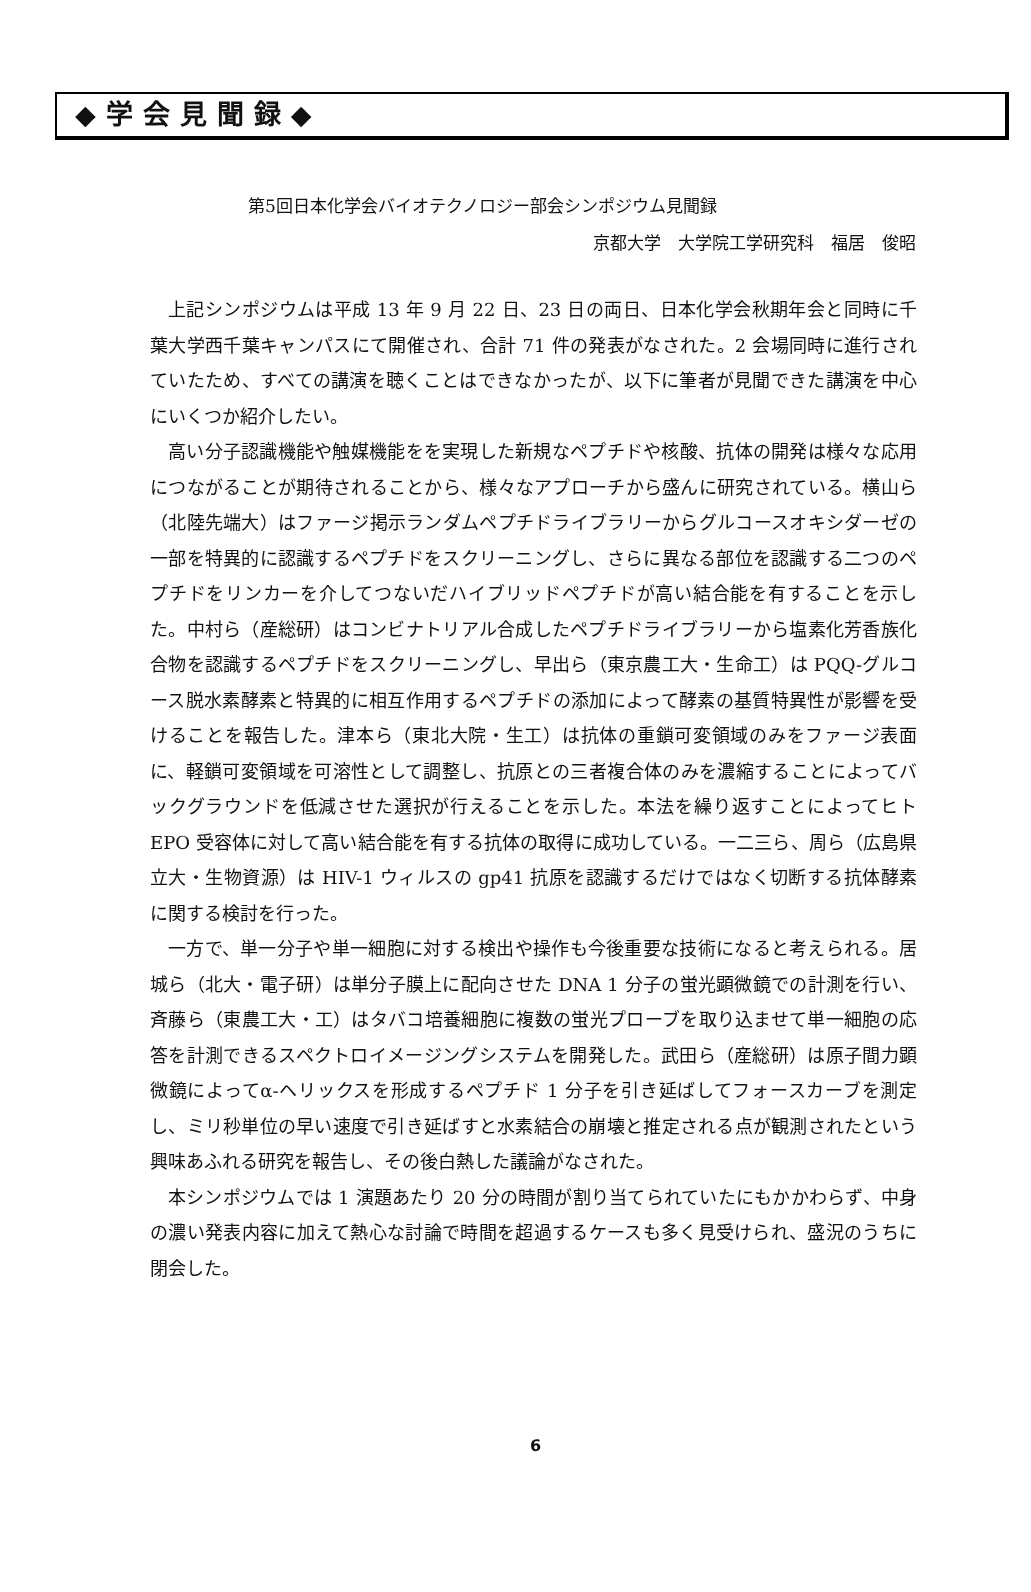◆学会見聞録◆
第5回日本化学会バイオテクノロジー部会シンポジウム見聞録
京都大学　大学院工学研究科　福居　俊昭
上記シンポジウムは平成 13 年 9 月 22 日、23 日の両日、日本化学会秋期年会と同時に千葉大学西千葉キャンパスにて開催され、合計 71 件の発表がなされた。2 会場同時に進行されていたため、すべての講演を聴くことはできなかったが、以下に筆者が見聞できた講演を中心にいくつか紹介したい。
高い分子認識機能や触媒機能をを実現した新規なペプチドや核酸、抗体の開発は様々な応用につながることが期待されることから、様々なアプローチから盛んに研究されている。横山ら（北陸先端大）はファージ掲示ランダムペプチドライブラリーからグルコースオキシダーゼの一部を特異的に認識するペプチドをスクリーニングし、さらに異なる部位を認識する二つのペプチドをリンカーを介してつないだハイブリッドペプチドが高い結合能を有することを示した。中村ら（産総研）はコンビナトリアル合成したペプチドライブラリーから塩素化芳香族化合物を認識するペプチドをスクリーニングし、早出ら（東京農工大・生命工）は PQQ-グルコース脱水素酵素と特異的に相互作用するペプチドの添加によって酵素の基質特異性が影響を受けることを報告した。津本ら（東北大院・生工）は抗体の重鎖可変領域のみをファージ表面に、軽鎖可変領域を可溶性として調整し、抗原との三者複合体のみを濃縮することによってバックグラウンドを低減させた選択が行えることを示した。本法を繰り返すことによってヒト EPO 受容体に対して高い結合能を有する抗体の取得に成功している。一二三ら、周ら（広島県立大・生物資源）は HIV-1 ウィルスの gp41 抗原を認識するだけではなく切断する抗体酵素に関する検討を行った。
一方で、単一分子や単一細胞に対する検出や操作も今後重要な技術になると考えられる。居城ら（北大・電子研）は単分子膜上に配向させた DNA 1 分子の蛍光顕微鏡での計測を行い、斉藤ら（東農工大・工）はタバコ培養細胞に複数の蛍光プローブを取り込ませて単一細胞の応答を計測できるスペクトロイメージングシステムを開発した。武田ら（産総研）は原子間力顕微鏡によってα-ヘリックスを形成するペプチド 1 分子を引き延ばしてフォースカーブを測定し、ミリ秒単位の早い速度で引き延ばすと水素結合の崩壊と推定される点が観測されたという興味あふれる研究を報告し、その後白熱した議論がなされた。
本シンポジウムでは 1 演題あたり 20 分の時間が割り当てられていたにもかかわらず、中身の濃い発表内容に加えて熱心な討論で時間を超過するケースも多く見受けられ、盛況のうちに閉会した。
6